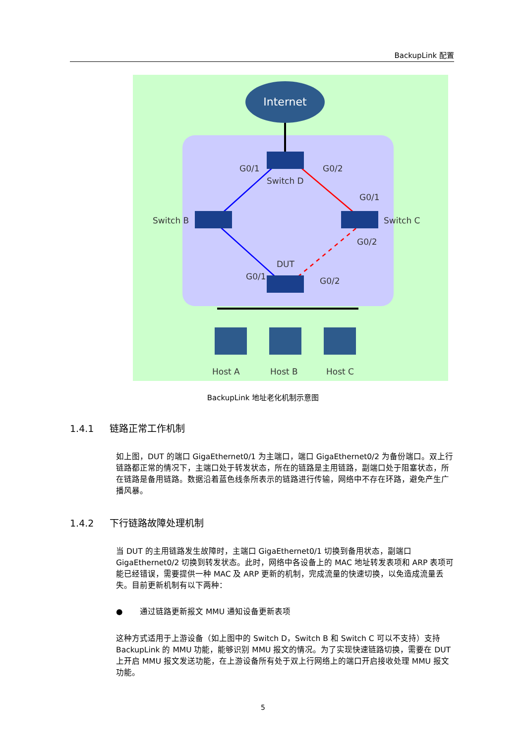BackupLink 配置
Internet
G0/1
G0/2
Switch D
G0/1
Switch B
Switch C
G0/2
DUT
G0/1
G0/2
Host A
Host B
Host C
BackupLink 地址老化机制示意图
1.4.1 链路正常工作机制
如上图，DUT 的端口 GigaEthernet0/1 为主端口，端口 GigaEthernet0/2 为备份端口。双上行链路都正常的情况下，主端口处于转发状态，所在的链路是主用链路，副端口处于阻塞状态，所在链路是备用链路。数据沿着蓝色线条所表示的链路进行传输，网络中不存在环路，避免产生广播风暴。
1.4.2 下行链路故障处理机制
当 DUT 的主用链路发生故障时，主端口 GigaEthernet0/1 切换到备用状态，副端口 GigaEthernet0/2 切换到转发状态。此时，网络中各设备上的 MAC 地址转发表项和 ARP 表项可能已经错误，需要提供一种 MAC 及 ARP 更新的机制，完成流量的快速切换，以免造成流量丢失。目前更新机制有以下两种：
● 通过链路更新报文 MMU 通知设备更新表项
这种方式适用于上游设备（如上图中的 Switch D，Switch B 和 Switch C 可以不支持）支持 BackupLink 的 MMU 功能，能够识别 MMU 报文的情况。为了实现快速链路切换，需要在 DUT 上开启 MMU 报文发送功能，在上游设备所有处于双上行网络上的端口开启接收处理 MMU 报文功能。
5